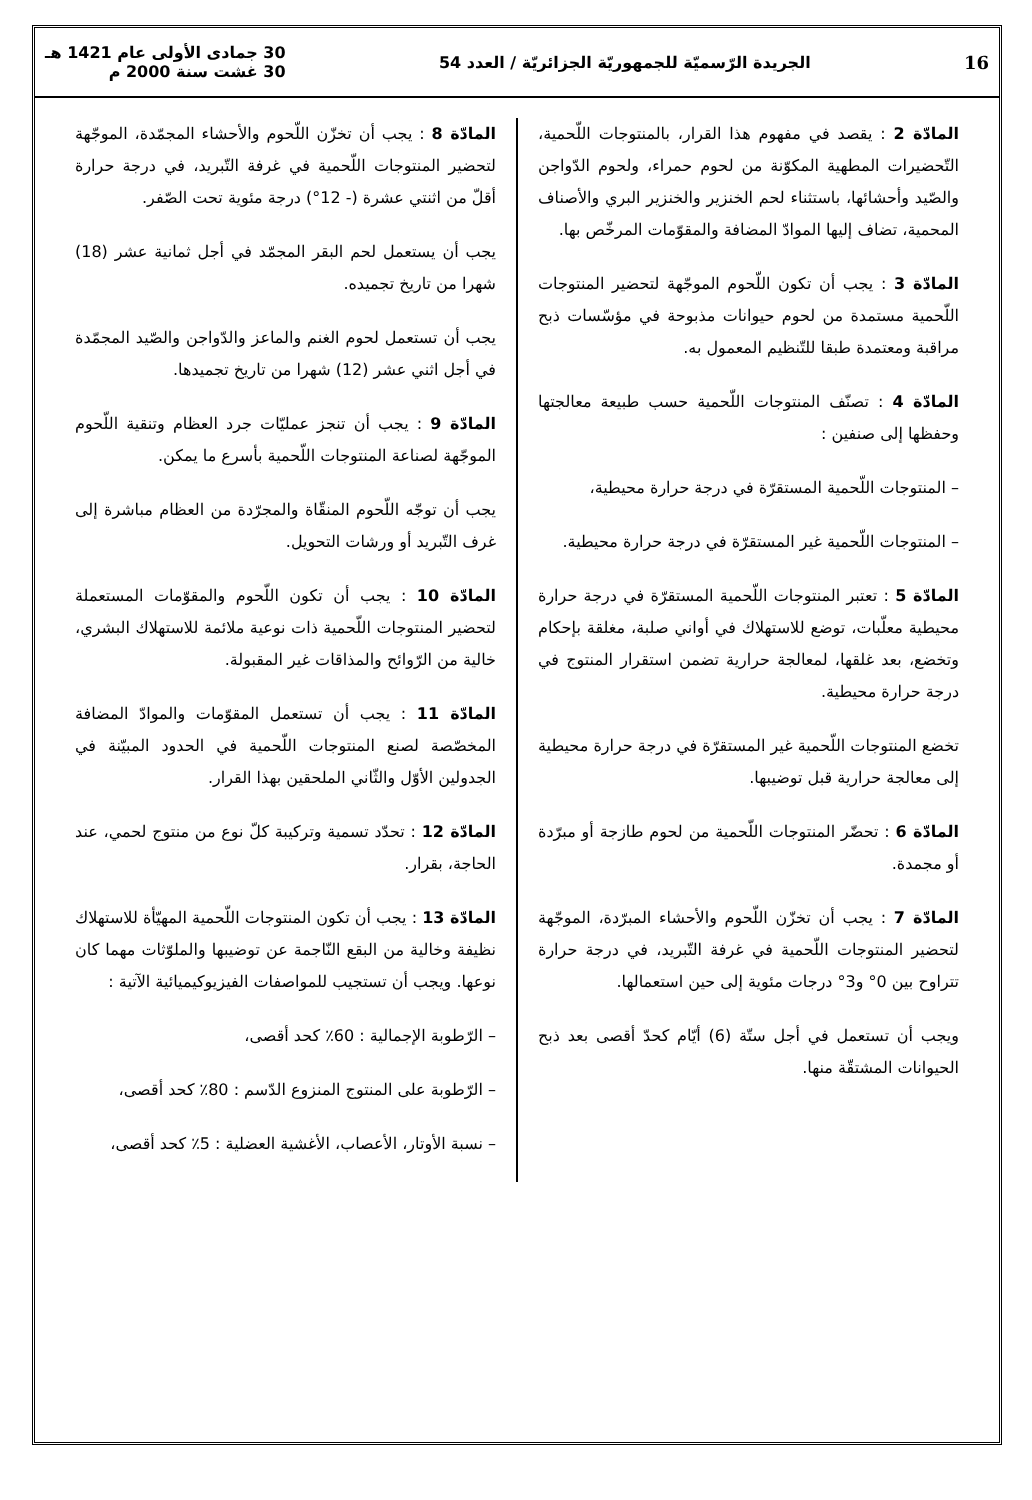16 الجريدة الرّسميّة للجمهوريّة الجزائريّة / العدد 54 30 جمادى الأولى عام 1421 هـ
30 غشت سنة 2000 م
المادّة 2 : يقصد في مفهوم هذا القرار، بالمنتوجات اللّحمية، التّحضيرات المطهية المكوّنة من لحوم حمراء، ولحوم الدّواجن والصّيد وأحشائها، باستثناء لحم الخنزير والخنزير البري والأصناف المحمية، تضاف إليها الموادّ المضافة والمقوّمات المرخّص بها.
المادّة 3 : يجب أن تكون اللّحوم الموجّهة لتحضير المنتوجات اللّحمية مستمدة من لحوم حيوانات مذبوحة في مؤسّسات ذبح مراقبة ومعتمدة طبقا للتّنظيم المعمول به.
المادّة 4 : تصنّف المنتوجات اللّحمية حسب طبيعة معالجتها وحفظها إلى صنفين :
– المنتوجات اللّحمية المستقرّة في درجة حرارة محيطية،
– المنتوجات اللّحمية غير المستقرّة في درجة حرارة محيطية.
المادّة 5 : تعتبر المنتوجات اللّحمية المستقرّة في درجة حرارة محيطية معلّبات، توضع للاستهلاك في أواني صلبة، مغلقة بإحكام وتخضع، بعد غلقها، لمعالجة حرارية تضمن استقرار المنتوج في درجة حرارة محيطية.
تخضع المنتوجات اللّحمية غير المستقرّة في درجة حرارة محيطية إلى معالجة حرارية قبل توضيبها.
المادّة 6 : تحضّر المنتوجات اللّحمية من لحوم طازجة أو مبرّدة أو مجمدة.
المادّة 7 : يجب أن تخزّن اللّحوم والأحشاء المبرّدة، الموجّهة لتحضير المنتوجات اللّحمية في غرفة التّبريد، في درجة حرارة تتراوح بين 0° و3° درجات مئوية إلى حين استعمالها.
ويجب أن تستعمل في أجل ستّة (6) أيّام كحدّ أقصى بعد ذبح الحيوانات المشتقّة منها.
المادّة 8 : يجب أن تخزّن اللّحوم والأحشاء المجمّدة، الموجّهة لتحضير المنتوجات اللّحمية في غرفة التّبريد، في درجة حرارة أقلّ من اثنتي عشرة (- 12°) درجة مئوية تحت الصّفر.
يجب أن يستعمل لحم البقر المجمّد في أجل ثمانية عشر (18) شهرا من تاريخ تجميده.
يجب أن تستعمل لحوم الغنم والماعز والدّواجن والصّيد المجمّدة في أجل اثني عشر (12) شهرا من تاريخ تجميدها.
المادّة 9 : يجب أن تنجز عمليّات جرد العظام وتنقية اللّحوم الموجّهة لصناعة المنتوجات اللّحمية بأسرع ما يمكن.
يجب أن توجّه اللّحوم المنقّاة والمجرّدة من العظام مباشرة إلى غرف التّبريد أو ورشات التحويل.
المادّة 10 : يجب أن تكون اللّحوم والمقوّمات المستعملة لتحضير المنتوجات اللّحمية ذات نوعية ملائمة للاستهلاك البشري، خالية من الرّوائح والمذاقات غير المقبولة.
المادّة 11 : يجب أن تستعمل المقوّمات والموادّ المضافة المخصّصة لصنع المنتوجات اللّحمية في الحدود المبيّنة في الجدولين الأوّل والثّاني الملحقين بهذا القرار.
المادّة 12 : تحدّد تسمية وتركيبة كلّ نوع من منتوج لحمي، عند الحاجة، بقرار.
المادّة 13 : يجب أن تكون المنتوجات اللّحمية المهيّأة للاستهلاك نظيفة وخالية من البقع النّاجمة عن توضيبها والملوّثات مهما كان نوعها. ويجب أن تستجيب للمواصفات الفيزيوكيميائية الآتية :
– الرّطوبة الإجمالية : 60٪ كحد أقصى،
– الرّطوبة على المنتوج المنزوع الدّسم : 80٪ كحد أقصى،
– نسبة الأوتار، الأعصاب، الأغشية العضلية : 5٪ كحد أقصى،